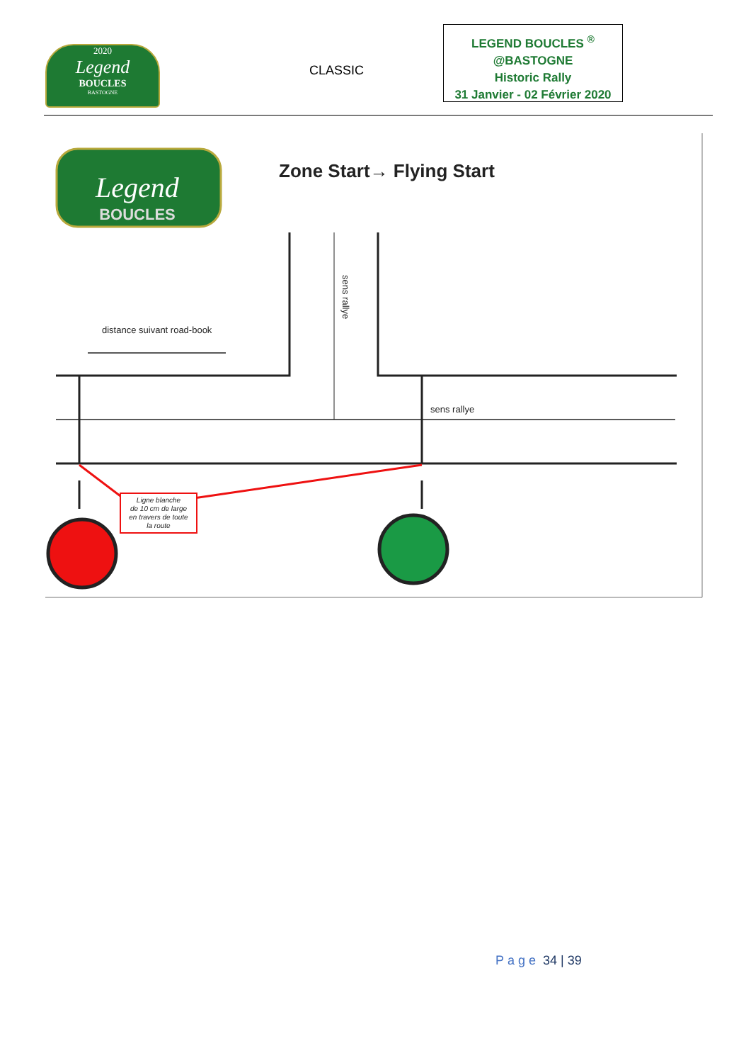2020
Legend
BOUCLES
BASTOGNE
CLASSIC
LEGEND BOUCLES <sup>®</sup>
@BASTOGNE
Historic Rally
31 Janvier - 02 Février 2020
Legend
BOUCLES
Zone Start→ Flying Start
distance suivant road-book
sens rallye
sens rallye
Ligne blanche de 10 cm de large en travers de toute la route
Page 34 | 39